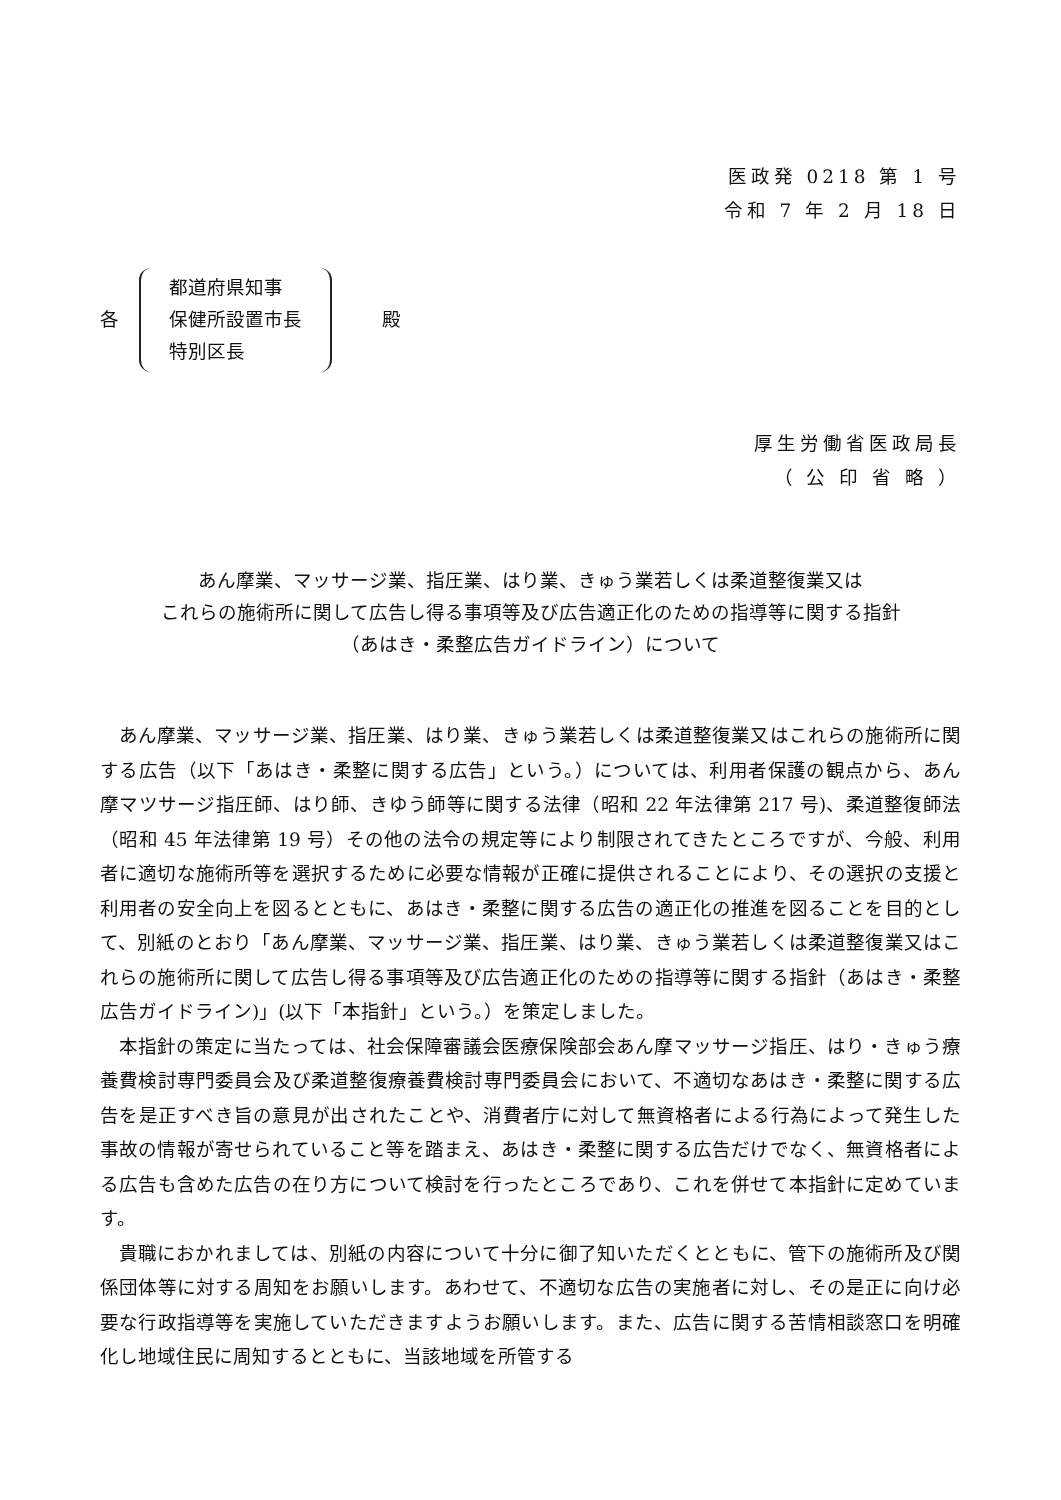医政発 0218 第 1 号
令和 7 年 2 月 18 日
各
都道府県知事
保健所設置市長
特別区長
殿
厚生労働省医政局長
（ 公 印 省 略 ）
あん摩業、マッサージ業、指圧業、はり業、きゅう業若しくは柔道整復業又は
これらの施術所に関して広告し得る事項等及び広告適正化のための指導等に関する指針
（あはき・柔整広告ガイドライン）について
あん摩業、マッサージ業、指圧業、はり業、きゅう業若しくは柔道整復業又はこれらの施術所に関する広告（以下「あはき・柔整に関する広告」という。）については、利用者保護の観点から、あん摩マツサージ指圧師、はり師、きゆう師等に関する法律（昭和 22 年法律第 217 号)、柔道整復師法（昭和 45 年法律第 19 号）その他の法令の規定等により制限されてきたところですが、今般、利用者に適切な施術所等を選択するために必要な情報が正確に提供されることにより、その選択の支援と利用者の安全向上を図るとともに、あはき・柔整に関する広告の適正化の推進を図ることを目的として、別紙のとおり「あん摩業、マッサージ業、指圧業、はり業、きゅう業若しくは柔道整復業又はこれらの施術所に関して広告し得る事項等及び広告適正化のための指導等に関する指針（あはき・柔整広告ガイドライン)」(以下「本指針」という。）を策定しました。
本指針の策定に当たっては、社会保障審議会医療保険部会あん摩マッサージ指圧、はり・きゅう療養費検討専門委員会及び柔道整復療養費検討専門委員会において、不適切なあはき・柔整に関する広告を是正すべき旨の意見が出されたことや、消費者庁に対して無資格者による行為によって発生した事故の情報が寄せられていること等を踏まえ、あはき・柔整に関する広告だけでなく、無資格者による広告も含めた広告の在り方について検討を行ったところであり、これを併せて本指針に定めています。
貴職におかれましては、別紙の内容について十分に御了知いただくとともに、管下の施術所及び関係団体等に対する周知をお願いします。あわせて、不適切な広告の実施者に対し、その是正に向け必要な行政指導等を実施していただきますようお願いします。また、広告に関する苦情相談窓口を明確化し地域住民に周知するとともに、当該地域を所管する